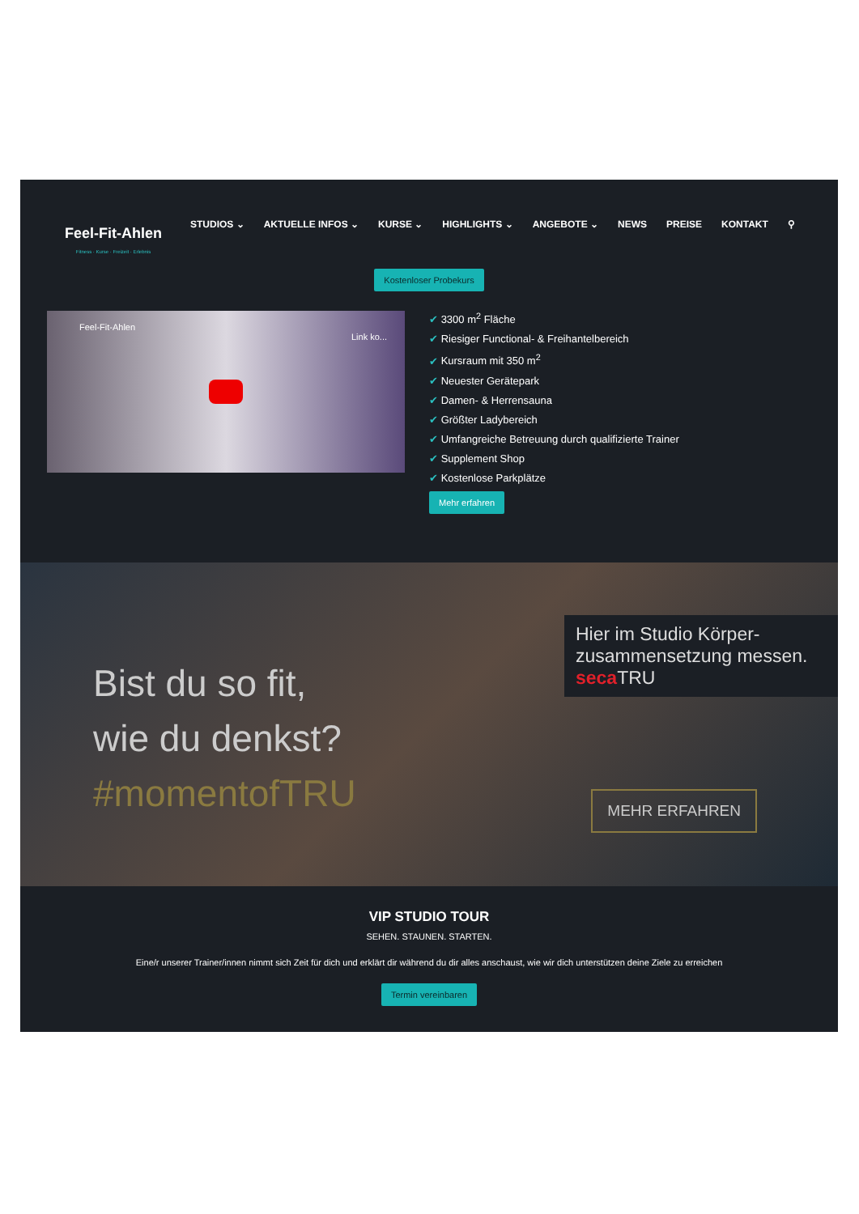Feel-Fit-Ahlen
Fitness · Kurse · Freizeit · Erlebnis
STUDIOS ⌄ AKTUELLE INFOS ⌄ KURSE ⌄ HIGHLIGHTS ⌄ ANGEBOTE ⌄ NEWS PREISE KONTAKT ⚲
Kostenloser Probekurs
Feel-Fit-Ahlen
Link ko...
3300 m<sup>2</sup> Fläche
Riesiger Functional- & Freihantelbereich
Kursraum mit 350 m<sup>2</sup>
Neuester Gerätepark
Damen- & Herrensauna
Größter Ladybereich
Umfangreiche Betreuung durch qualifizierte Trainer
Supplement Shop
Kostenlose Parkplätze
Mehr erfahren
Bist du so fit,
wie du denkst?
#momentofTRU
Hier im Studio Körper-zusammensetzung messen. seca TRU
MEHR ERFAHREN
VIP STUDIO TOUR
SEHEN. STAUNEN. STARTEN.
Eine/r unserer Trainer/innen nimmt sich Zeit für dich und erklärt dir während du dir alles anschaust, wie wir dich unterstützen deine Ziele zu erreichen
Termin vereinbaren